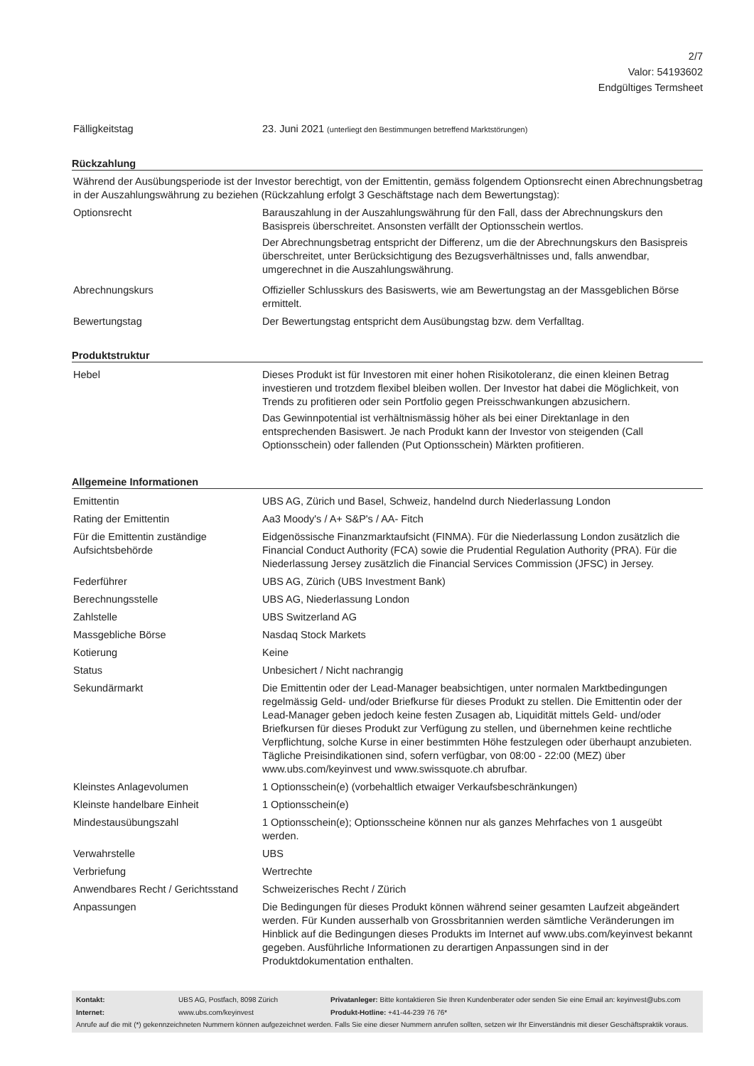2/7
Valor: 54193602
Endgültiges Termsheet
| Fälligkeitstag | 23. Juni 2021 (unterliegt den Bestimmungen betreffend Marktstörungen) |
Rückzahlung
Während der Ausübungsperiode ist der Investor berechtigt, von der Emittentin, gemäss folgendem Optionsrecht einen Abrechnungsbetrag in der Auszahlungswährung zu beziehen (Rückzahlung erfolgt 3 Geschäftstage nach dem Bewertungstag):
| Optionsrecht | Barauszahlung in der Auszahlungswährung für den Fall, dass der Abrechnungskurs den Basispreis überschreitet. Ansonsten verfällt der Optionsschein wertlos. Der Abrechnungsbetrag entspricht der Differenz, um die der Abrechnungskurs den Basispreis überschreitet, unter Berücksichtigung des Bezugsverhältnisses und, falls anwendbar, umgerechnet in die Auszahlungswährung. |
| Abrechnungskurs | Offizieller Schlusskurs des Basiswerts, wie am Bewertungstag an der Massgeblichen Börse ermittelt. |
| Bewertungstag | Der Bewertungstag entspricht dem Ausübungstag bzw. dem Verfalltag. |
Produktstruktur
| Hebel | Dieses Produkt ist für Investoren mit einer hohen Risikotoleranz, die einen kleinen Betrag investieren und trotzdem flexibel bleiben wollen. Der Investor hat dabei die Möglichkeit, von Trends zu profitieren oder sein Portfolio gegen Preisschwankungen abzusichern. Das Gewinnpotential ist verhältnismässig höher als bei einer Direktanlage in den entsprechenden Basiswert. Je nach Produkt kann der Investor von steigenden (Call Optionsschein) oder fallenden (Put Optionsschein) Märkten profitieren. |
Allgemeine Informationen
| Emittentin | UBS AG, Zürich und Basel, Schweiz, handelnd durch Niederlassung London |
| Rating der Emittentin | Aa3 Moody's / A+ S&P's / AA- Fitch |
| Für die Emittentin zuständige Aufsichtsbehörde | Eidgenössische Finanzmarktaufsicht (FINMA). Für die Niederlassung London zusätzlich die Financial Conduct Authority (FCA) sowie die Prudential Regulation Authority (PRA). Für die Niederlassung Jersey zusätzlich die Financial Services Commission (JFSC) in Jersey. |
| Federführer | UBS AG, Zürich (UBS Investment Bank) |
| Berechnungsstelle | UBS AG, Niederlassung London |
| Zahlstelle | UBS Switzerland AG |
| Massgebliche Börse | Nasdaq Stock Markets |
| Kotierung | Keine |
| Status | Unbesichert / Nicht nachrangig |
| Sekundärmarkt | Die Emittentin oder der Lead-Manager beabsichtigen, unter normalen Marktbedingungen regelmässig Geld- und/oder Briefkurse für dieses Produkt zu stellen. Die Emittentin oder der Lead-Manager geben jedoch keine festen Zusagen ab, Liquidität mittels Geld- und/oder Briefkursen für dieses Produkt zur Verfügung zu stellen, und übernehmen keine rechtliche Verpflichtung, solche Kurse in einer bestimmten Höhe festzulegen oder überhaupt anzubieten. Tägliche Preisindikationen sind, sofern verfügbar, von 08:00 - 22:00 (MEZ) über www.ubs.com/keyinvest und www.swissquote.ch abrufbar. |
| Kleinstes Anlagevolumen | 1 Optionsschein(e) (vorbehaltlich etwaiger Verkaufsbeschränkungen) |
| Kleinste handelbare Einheit | 1 Optionsschein(e) |
| Mindestausübungszahl | 1 Optionsschein(e); Optionsscheine können nur als ganzes Mehrfaches von 1 ausgeübt werden. |
| Verwahrstelle | UBS |
| Verbriefung | Wertrechte |
| Anwendbares Recht / Gerichtsstand | Schweizerisches Recht / Zürich |
| Anpassungen | Die Bedingungen für dieses Produkt können während seiner gesamten Laufzeit abgeändert werden. Für Kunden ausserhalb von Grossbritannien werden sämtliche Veränderungen im Hinblick auf die Bedingungen dieses Produkts im Internet auf www.ubs.com/keyinvest bekannt gegeben. Ausführliche Informationen zu derartigen Anpassungen sind in der Produktdokumentation enthalten. |
| Kontakt: | UBS AG, Postfach, 8098 Zürich | Privatanleger: Bitte kontaktieren Sie Ihren Kundenberater oder senden Sie eine Email an: keyinvest@ubs.com |
| Internet: | www.ubs.com/keyinvest | Produkt-Hotline: +41-44-239 76 76* |
| Anrufe auf die mit (*) gekennzeichneten Nummern können aufgezeichnet werden. Falls Sie eine dieser Nummern anrufen sollten, setzen wir Ihr Einverständnis mit dieser Geschäftspraktik voraus. | | |